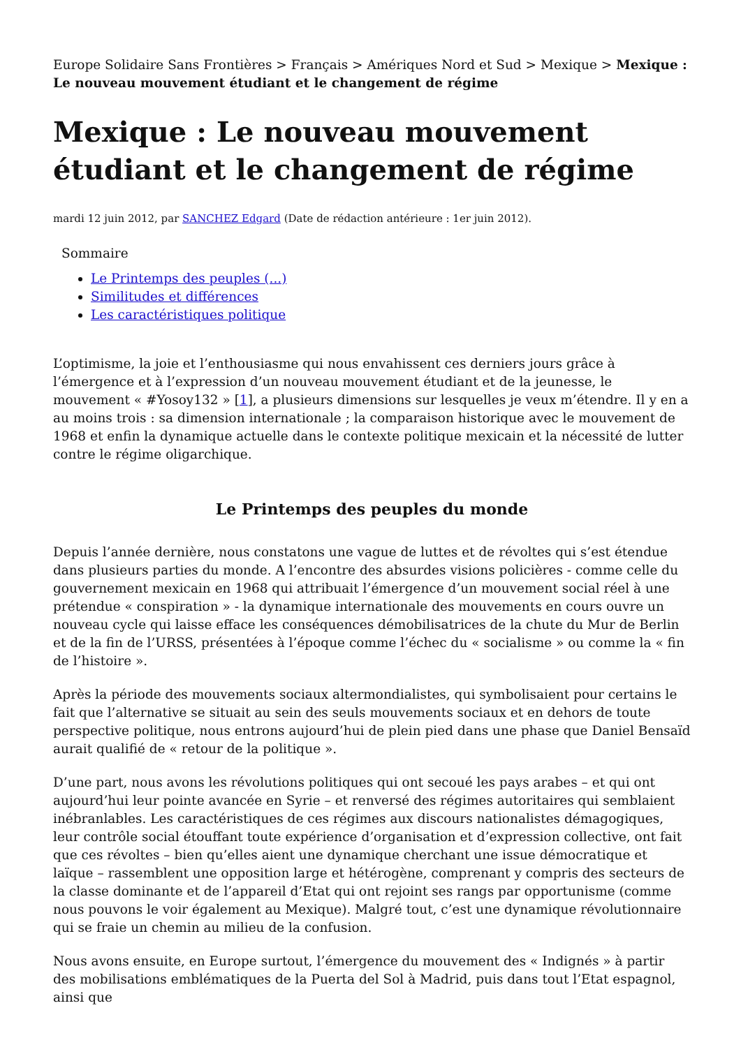Europe Solidaire Sans Frontières > Français > Amériques Nord et Sud > Mexique > Mexique : Le nouveau mouvement étudiant et le changement de régime
Mexique : Le nouveau mouvement étudiant et le changement de régime
mardi 12 juin 2012, par SANCHEZ Edgard (Date de rédaction antérieure : 1er juin 2012).
Sommaire
Le Printemps des peuples (...)
Similitudes et différences
Les caractéristiques politique
L’optimisme, la joie et l’enthousiasme qui nous envahissent ces derniers jours grâce à l’émergence et à l’expression d’un nouveau mouvement étudiant et de la jeunesse, le mouvement « #Yosoy132 » [1], a plusieurs dimensions sur lesquelles je veux m’étendre. Il y en a au moins trois : sa dimension internationale ; la comparaison historique avec le mouvement de 1968 et enfin la dynamique actuelle dans le contexte politique mexicain et la nécessité de lutter contre le régime oligarchique.
Le Printemps des peuples du monde
Depuis l’année dernière, nous constatons une vague de luttes et de révoltes qui s’est étendue dans plusieurs parties du monde. A l’encontre des absurdes visions policières - comme celle du gouvernement mexicain en 1968 qui attribuait l’émergence d’un mouvement social réel à une prétendue « conspiration » - la dynamique internationale des mouvements en cours ouvre un nouveau cycle qui laisse efface les conséquences démobilisatrices de la chute du Mur de Berlin et de la fin de l’URSS, présentées à l’époque comme l’échec du « socialisme » ou comme la « fin de l’histoire ».
Après la période des mouvements sociaux altermondialistes, qui symbolisaient pour certains le fait que l’alternative se situait au sein des seuls mouvements sociaux et en dehors de toute perspective politique, nous entrons aujourd’hui de plein pied dans une phase que Daniel Bensaïd aurait qualifié de « retour de la politique ».
D’une part, nous avons les révolutions politiques qui ont secoué les pays arabes – et qui ont aujourd’hui leur pointe avancée en Syrie – et renversé des régimes autoritaires qui semblaient inébranlables. Les caractéristiques de ces régimes aux discours nationalistes démagogiques, leur contrôle social étouffant toute expérience d’organisation et d’expression collective, ont fait que ces révoltes – bien qu’elles aient une dynamique cherchant une issue démocratique et laïque – rassemblent une opposition large et hétérogène, comprenant y compris des secteurs de la classe dominante et de l’appareil d’Etat qui ont rejoint ses rangs par opportunisme (comme nous pouvons le voir également au Mexique). Malgré tout, c’est une dynamique révolutionnaire qui se fraie un chemin au milieu de la confusion.
Nous avons ensuite, en Europe surtout, l’émergence du mouvement des « Indignés » à partir des mobilisations emblématiques de la Puerta del Sol à Madrid, puis dans tout l’Etat espagnol, ainsi que